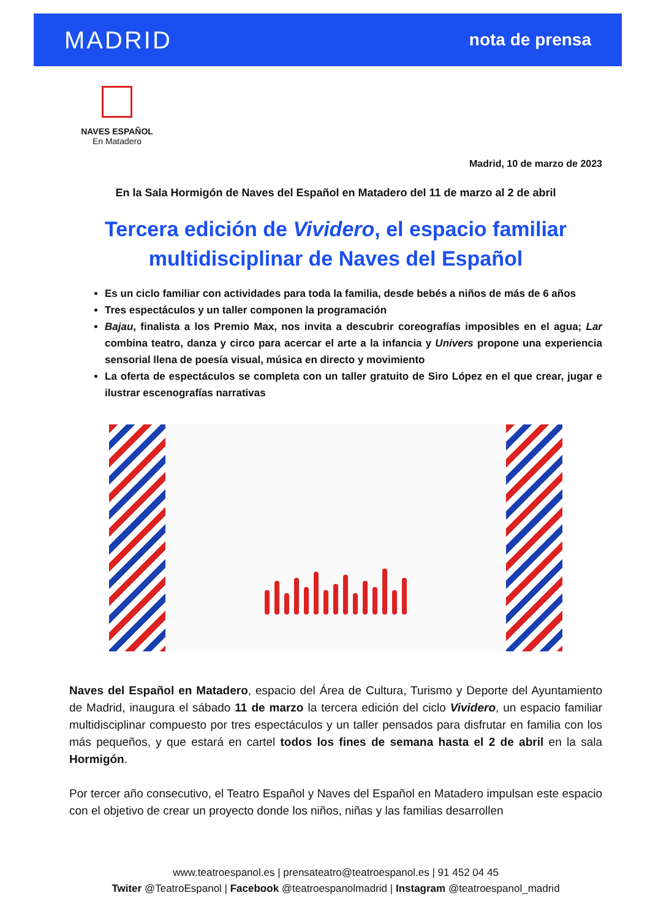MADRID
nota de prensa
NAVES ESPAÑOL
En Matadero
Madrid, 10 de marzo de 2023
En la Sala Hormigón de Naves del Español en Matadero del 11 de marzo al 2 de abril
Tercera edición de Vividero, el espacio familiar multidisciplinar de Naves del Español
Es un ciclo familiar con actividades para toda la familia, desde bebés a niños de más de 6 años
Tres espectáculos y un taller componen la programación
Bajau, finalista a los Premio Max, nos invita a descubrir coreografías imposibles en el agua; Lar combina teatro, danza y circo para acercar el arte a la infancia y Univers propone una experiencia sensorial llena de poesía visual, música en directo y movimiento
La oferta de espectáculos se completa con un taller gratuito de Siro López en el que crear, jugar e ilustrar escenografías narrativas
Naves del Español en Matadero, espacio del Área de Cultura, Turismo y Deporte del Ayuntamiento de Madrid, inaugura el sábado 11 de marzo la tercera edición del ciclo Vividero, un espacio familiar multidisciplinar compuesto por tres espectáculos y un taller pensados para disfrutar en familia con los más pequeños, y que estará en cartel todos los fines de semana hasta el 2 de abril en la sala Hormigón.
Por tercer año consecutivo, el Teatro Español y Naves del Español en Matadero impulsan este espacio con el objetivo de crear un proyecto donde los niños, niñas y las familias desarrollen
www.teatroespanol.es | prensateatro@teatroespanol.es | 91 452 04 45
Twiter @TeatroEspanol | Facebook @teatroespanolmadrid | Instagram @teatroespanol_madrid